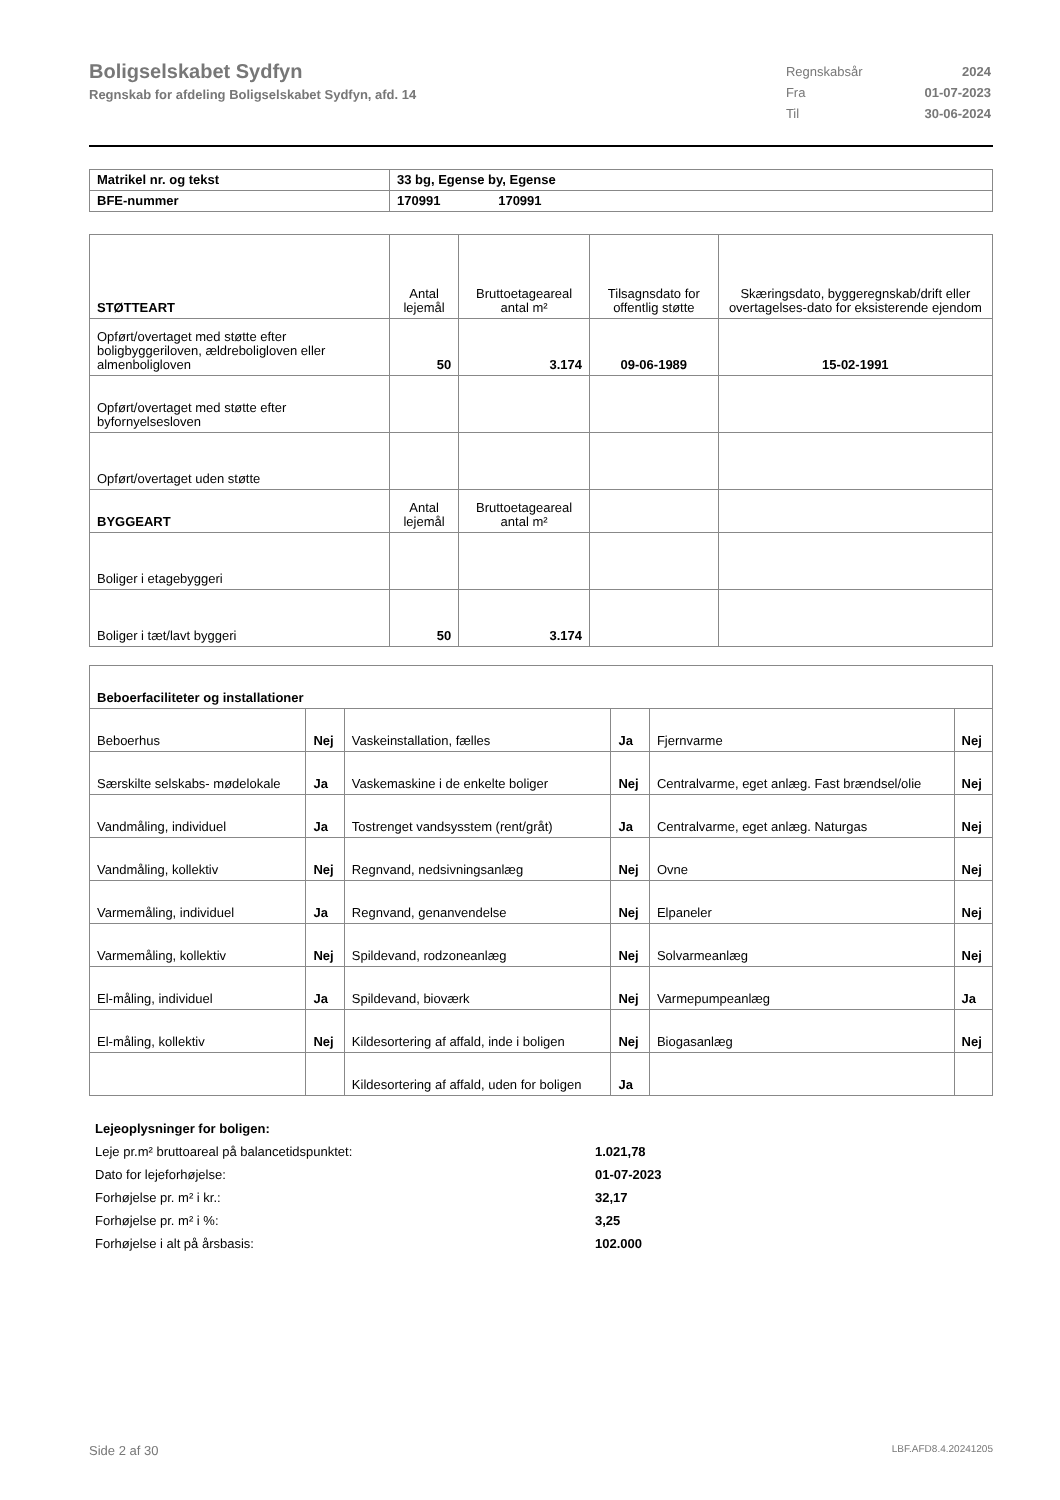Boligselskabet Sydfyn
Regnskab for afdeling Boligselskabet Sydfyn, afd. 14
| Regnskabsår | 2024 |
| Fra | 01-07-2023 |
| Til | 30-06-2024 |
| Matrikel nr. og tekst | 33 bg, Egense by, Egense |
| BFE-nummer | 170991 170991 |
| STØTTEART | Antal lejemål | Bruttoetageareal antal m² | Tilsagnsdato for offentlig støtte | Skæringsdato, byggeregnskab/drift eller overtagelses-dato for eksisterende ejendom |
| Opført/overtaget med støtte efter boligbyggeriloven, ældreboligloven eller almenboligloven | 50 | 3.174 | 09-06-1989 | 15-02-1991 |
| Opført/overtaget med støtte efter byfornyelsesloven | | | | |
| Opført/overtaget uden støtte | | | | |
| BYGGEART | Antal lejemål | Bruttoetageareal antal m² | | |
| Boliger i etagebyggeri | | | | |
| Boliger i tæt/lavt byggeri | 50 | 3.174 | | |
| Beboerfaciliteter og installationer | | | | | |
| Beboerhus | Nej | Vaskeinstallation, fælles | Ja | Fjernvarme | Nej |
| Særskilte selskabs- mødelokale | Ja | Vaskemaskine i de enkelte boliger | Nej | Centralvarme, eget anlæg. Fast brændsel/olie | Nej |
| Vandmåling, individuel | Ja | Tostrenget vandsysstem (rent/gråt) | Ja | Centralvarme, eget anlæg. Naturgas | Nej |
| Vandmåling, kollektiv | Nej | Regnvand, nedsivningsanlæg | Nej | Ovne | Nej |
| Varmemåling, individuel | Ja | Regnvand, genanvendelse | Nej | Elpaneler | Nej |
| Varmemåling, kollektiv | Nej | Spildevand, rodzoneanlæg | Nej | Solvarmeanlæg | Nej |
| El-måling, individuel | Ja | Spildevand, bioværk | Nej | Varmepumpeanlæg | Ja |
| El-måling, kollektiv | Nej | Kildesortering af affald, inde i boligen | Nej | Biogasanlæg | Nej |
| | | Kildesortering af affald, uden for boligen | Ja | | |
| Lejeoplysninger for boligen: | |
| Leje pr.m² bruttoareal på balancetidspunktet: | 1.021,78 |
| Dato for lejeforhøjelse: | 01-07-2023 |
| Forhøjelse pr. m² i kr.: | 32,17 |
| Forhøjelse pr. m² i %: | 3,25 |
| Forhøjelse i alt på årsbasis: | 102.000 |
Side 2 af 30 LBF.AFD8.4.20241205